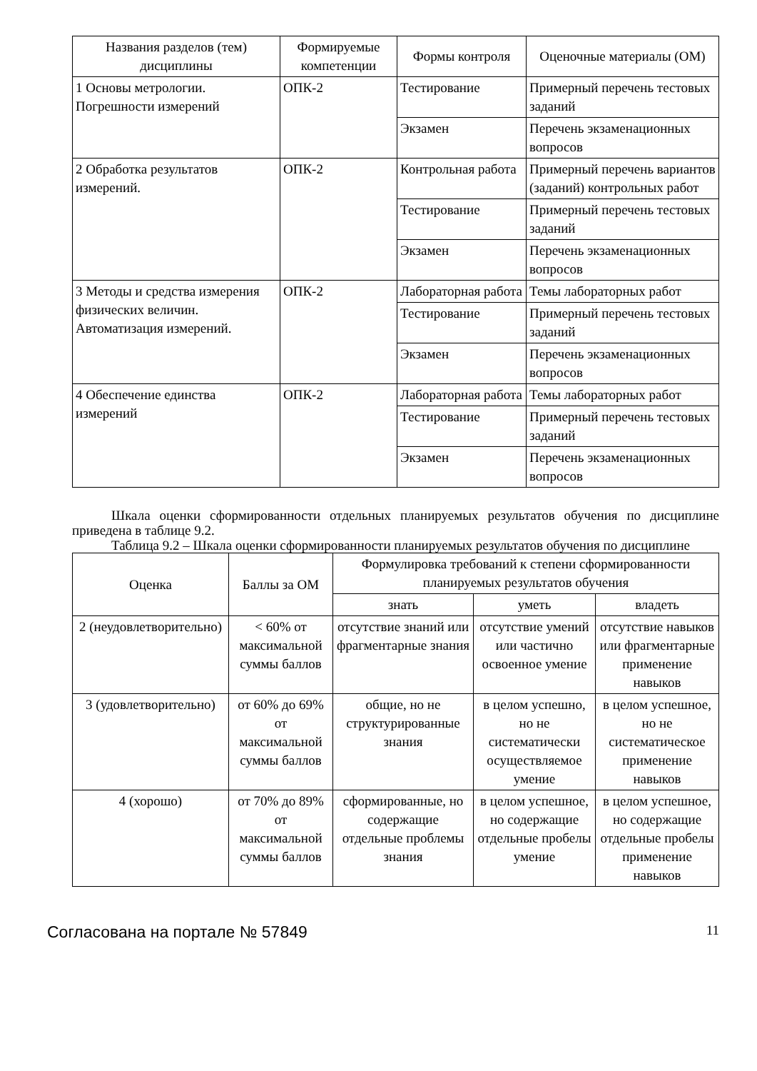| Названия разделов (тем) дисциплины | Формируемые компетенции | Формы контроля | Оценочные материалы (ОМ) |
| --- | --- | --- | --- |
| 1 Основы метрологии. Погрешности измерений | ОПК-2 | Тестирование | Примерный перечень тестовых заданий |
| | | Экзамен | Перечень экзаменационных вопросов |
| 2 Обработка результатов измерений. | ОПК-2 | Контрольная работа | Примерный перечень вариантов (заданий) контрольных работ |
| | | Тестирование | Примерный перечень тестовых заданий |
| | | Экзамен | Перечень экзаменационных вопросов |
| 3 Методы и средства измерения физических величин. Автоматизация измерений. | ОПК-2 | Лабораторная работа | Темы лабораторных работ |
| | | Тестирование | Примерный перечень тестовых заданий |
| | | Экзамен | Перечень экзаменационных вопросов |
| 4 Обеспечение единства измерений | ОПК-2 | Лабораторная работа | Темы лабораторных работ |
| | | Тестирование | Примерный перечень тестовых заданий |
| | | Экзамен | Перечень экзаменационных вопросов |
Шкала оценки сформированности отдельных планируемых результатов обучения по дисциплине приведена в таблице 9.2.
Таблица 9.2 – Шкала оценки сформированности планируемых результатов обучения по дисциплине
| Оценка | Баллы за ОМ | Формулировка требований к степени сформированности планируемых результатов обучения | | |
| --- | --- | --- | --- | --- |
| | | знать | уметь | владеть |
| 2 (неудовлетворительно) | < 60% от максимальной суммы баллов | отсутствие знаний или фрагментарные знания | отсутствие умений или частично освоенное умение | отсутствие навыков или фрагментарные применение навыков |
| 3 (удовлетворительно) | от 60% до 69% от максимальной суммы баллов | общие, но не структурированные знания | в целом успешно, но не систематически осуществляемое умение | в целом успешное, но не систематическое применение навыков |
| 4 (хорошо) | от 70% до 89% от максимальной суммы баллов | сформированные, но содержащие отдельные проблемы знания | в целом успешное, но содержащие отдельные пробелы умение | в целом успешное, но содержащие отдельные пробелы применение навыков |
Согласована на портале № 57849 11